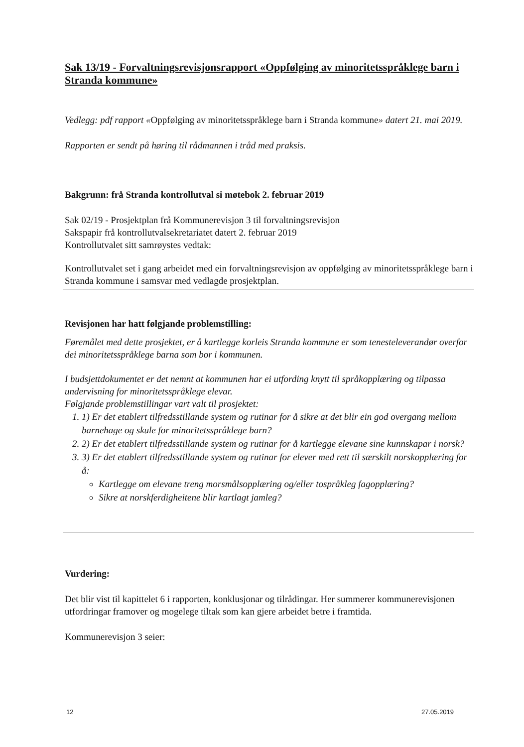Sak 13/19 - Forvaltningsrevisjonsrapport «Oppfølging av minoritetsspråklege barn i Stranda kommune»
Vedlegg: pdf rapport «Oppfølging av minoritetsspråklege barn i Stranda kommune» datert 21. mai 2019.
Rapporten er sendt på høring til rådmannen i tråd med praksis.
Bakgrunn: frå Stranda kontrollutval si møtebok 2. februar 2019
Sak 02/19 - Prosjektplan frå Kommunerevisjon 3 til forvaltningsrevisjon
Sakspapir frå kontrollutvalsekretariatet datert 2. februar 2019
Kontrollutvalet sitt samrøystes vedtak:
Kontrollutvalet set i gang arbeidet med ein forvaltningsrevisjon av oppfølging av minoritetsspråklege barn i Stranda kommune i samsvar med vedlagde prosjektplan.
Revisjonen har hatt følgjande problemstilling:
Føremålet med dette prosjektet, er å kartlegge korleis Stranda kommune er som tenesteleverandør overfor dei minoritetsspråklege barna som bor i kommunen.
I budsjettdokumentet er det nemnt at kommunen har ei utfording knytt til språkopplæring og tilpassa undervisning for minoritetsspråklege elevar.
Følgjande problemstillingar vart valt til prosjektet:
1. 1) Er det etablert tilfredsstillande system og rutinar for å sikre at det blir ein god overgang mellom barnehage og skule for minoritetsspråklege barn?
2. 2) Er det etablert tilfredsstillande system og rutinar for å kartlegge elevane sine kunnskapar i norsk?
3. 3) Er det etablert tilfredsstillande system og rutinar for elever med rett til særskilt norskopplæring for å:
Kartlegge om elevane treng morsmålsopplæring og/eller tospråkleg fagopplæring?
Sikre at norskferdigheitene blir kartlagt jamleg?
Vurdering:
Det blir vist til kapittelet 6 i rapporten, konklusjonar og tilrådingar. Her summerer kommunerevisjonen utfordringar framover og mogelege tiltak som kan gjere arbeidet betre i framtida.
Kommunerevisjon 3 seier:
12 27.05.2019